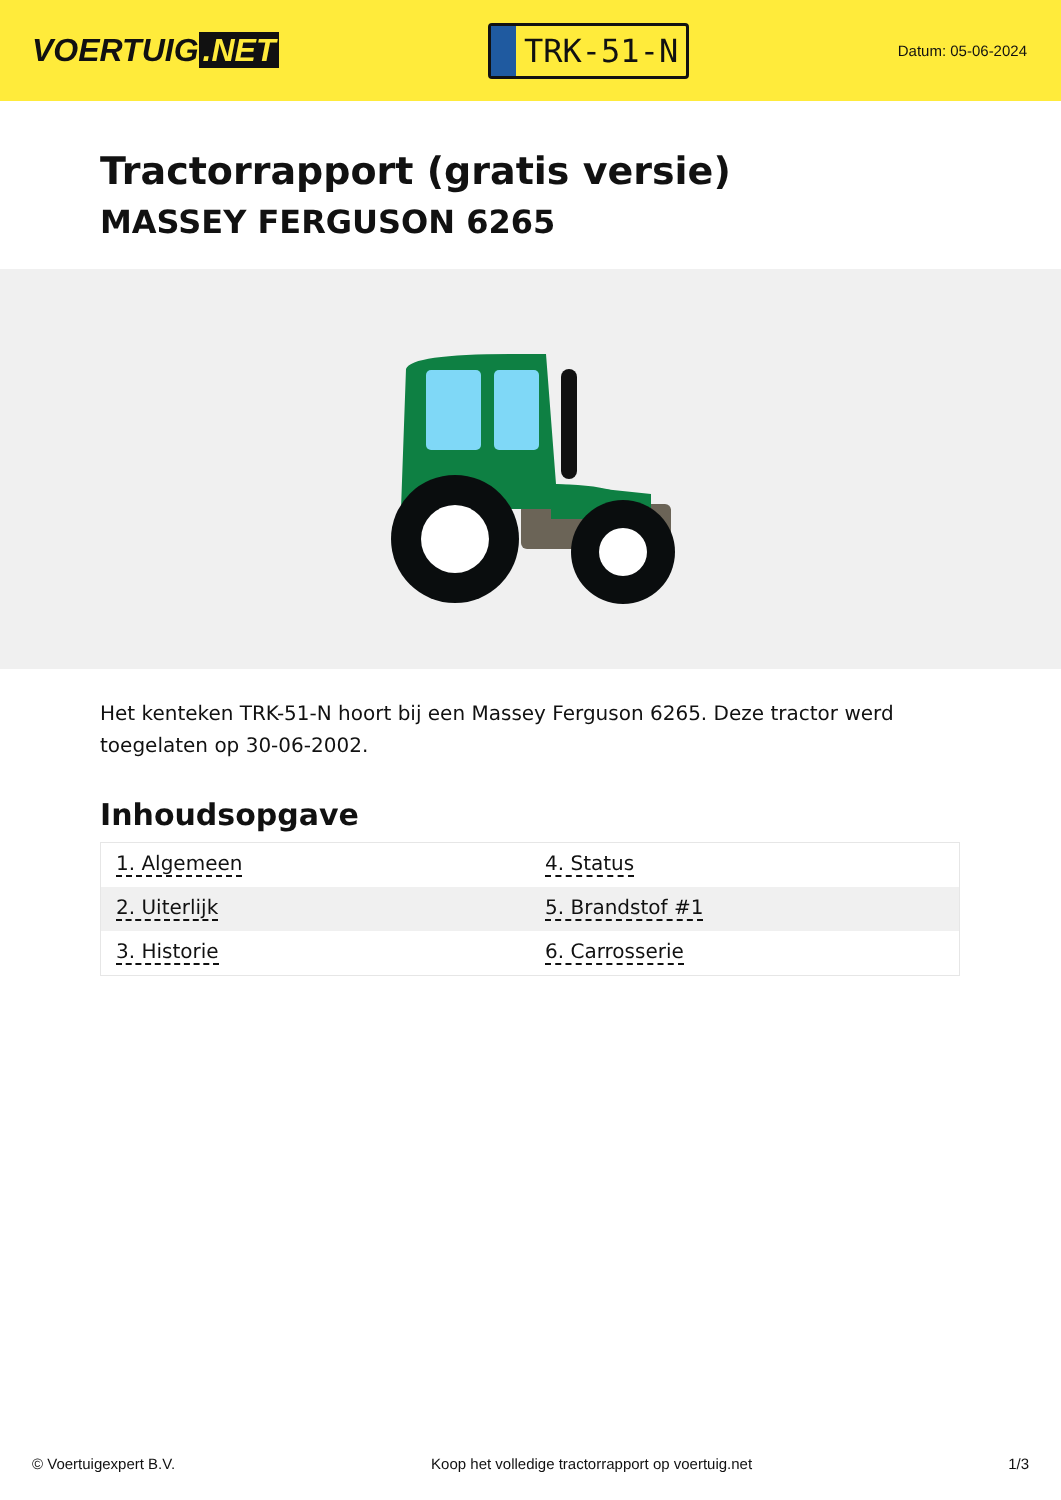VOERTUIG.NET
TRK-51-N
Datum: 05-06-2024
Tractorrapport (gratis versie)
MASSEY FERGUSON 6265
Het kenteken TRK-51-N hoort bij een Massey Ferguson 6265. Deze tractor werd toegelaten op 30-06-2002.
Inhoudsopgave
| 1. Algemeen | 4. Status |
| 2. Uiterlijk | 5. Brandstof #1 |
| 3. Historie | 6. Carrosserie |
© Voertuigexpert B.V. Koop het volledige tractorrapport op voertuig.net 1/3